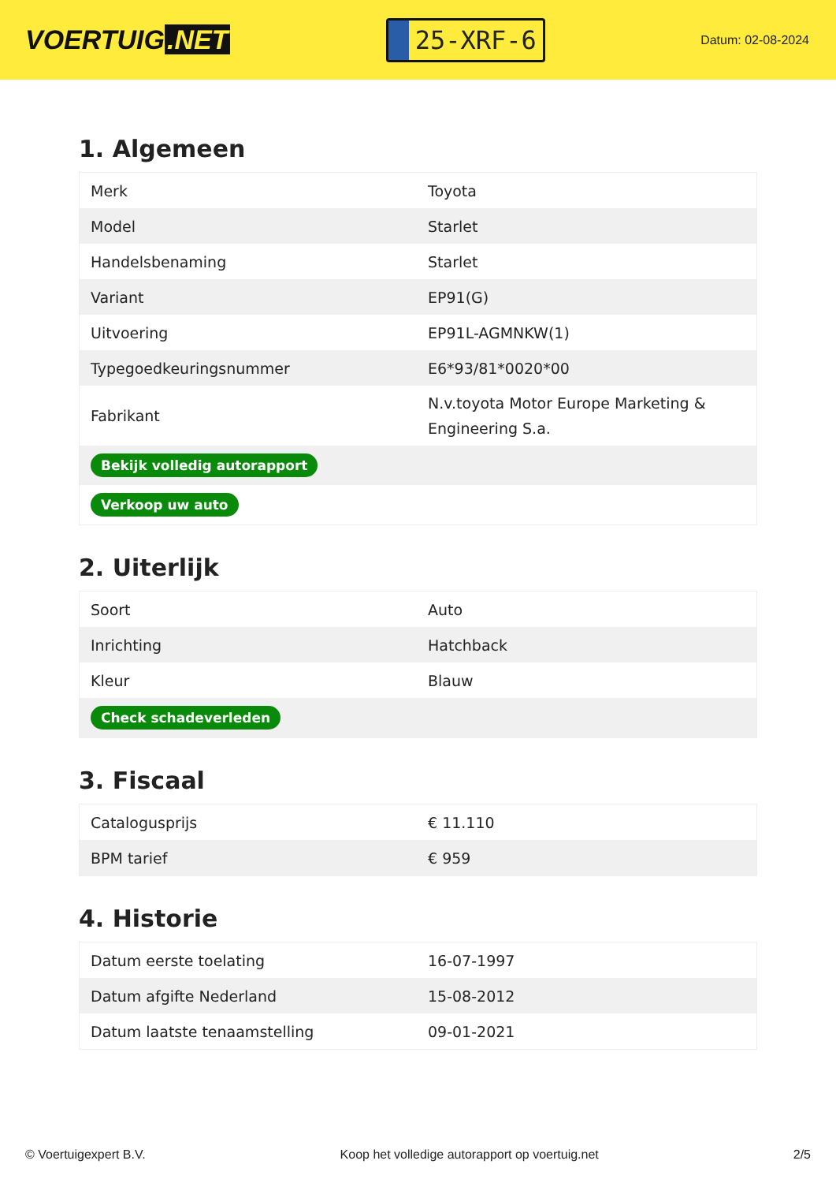VOERTUIG.NET
25-XRF-6
Datum: 02-08-2024
1. Algemeen
| Merk | Toyota |
| Model | Starlet |
| Handelsbenaming | Starlet |
| Variant | EP91(G) |
| Uitvoering | EP91L-AGMNKW(1) |
| Typegoedkeuringsnummer | E6*93/81*0020*00 |
| Fabrikant | N.v.toyota Motor Europe Marketing & Engineering S.a. |
| Bekijk volledig autorapport | |
| Verkoop uw auto | |
2. Uiterlijk
| Soort | Auto |
| Inrichting | Hatchback |
| Kleur | Blauw |
| Check schadeverleden | |
3. Fiscaal
| Catalogusprijs | € 11.110 |
| BPM tarief | € 959 |
4. Historie
| Datum eerste toelating | 16-07-1997 |
| Datum afgifte Nederland | 15-08-2012 |
| Datum laatste tenaamstelling | 09-01-2021 |
© Voertuigexpert B.V. Koop het volledige autorapport op voertuig.net 2/5